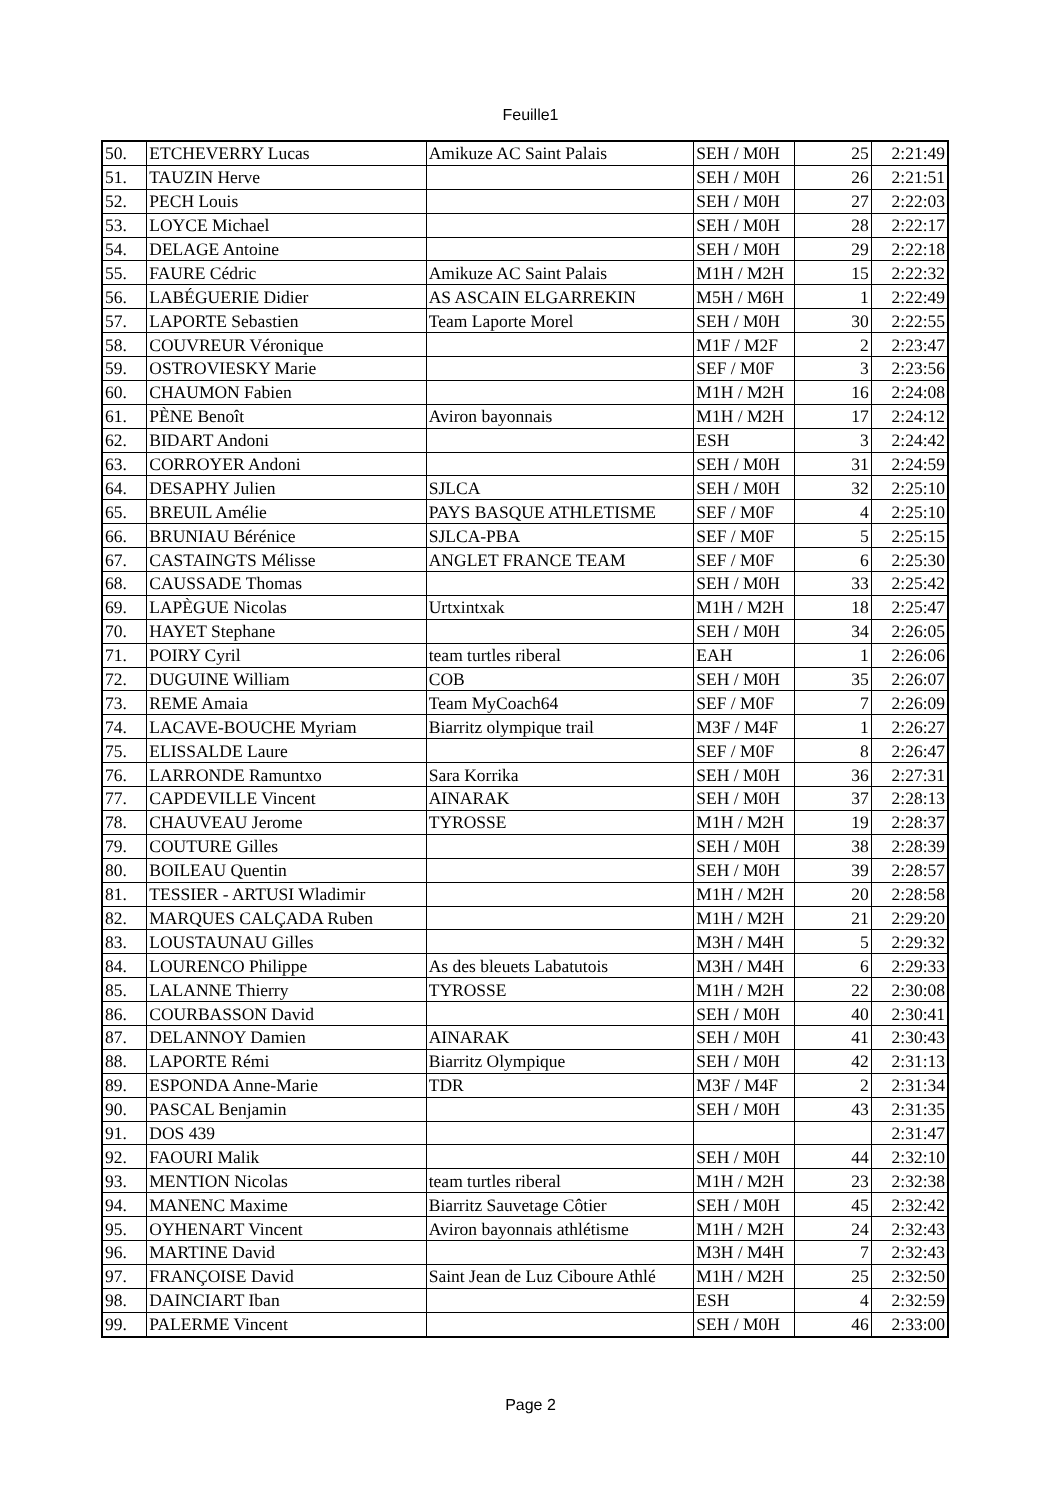Feuille1
| 50. | ETCHEVERRY Lucas | Amikuze AC Saint Palais | SEH / M0H | 25 | 2:21:49 |
| 51. | TAUZIN Herve | | SEH / M0H | 26 | 2:21:51 |
| 52. | PECH Louis | | SEH / M0H | 27 | 2:22:03 |
| 53. | LOYCE Michael | | SEH / M0H | 28 | 2:22:17 |
| 54. | DELAGE Antoine | | SEH / M0H | 29 | 2:22:18 |
| 55. | FAURE Cédric | Amikuze AC Saint Palais | M1H / M2H | 15 | 2:22:32 |
| 56. | LABÉGUERIE Didier | AS ASCAIN ELGARREKIN | M5H / M6H | 1 | 2:22:49 |
| 57. | LAPORTE Sebastien | Team Laporte Morel | SEH / M0H | 30 | 2:22:55 |
| 58. | COUVREUR Véronique | | M1F / M2F | 2 | 2:23:47 |
| 59. | OSTROVIESKY Marie | | SEF / M0F | 3 | 2:23:56 |
| 60. | CHAUMON Fabien | | M1H / M2H | 16 | 2:24:08 |
| 61. | PÈNE Benoît | Aviron bayonnais | M1H / M2H | 17 | 2:24:12 |
| 62. | BIDART Andoni | | ESH | 3 | 2:24:42 |
| 63. | CORROYER Andoni | | SEH / M0H | 31 | 2:24:59 |
| 64. | DESAPHY Julien | SJLCA | SEH / M0H | 32 | 2:25:10 |
| 65. | BREUIL Amélie | PAYS BASQUE ATHLETISME | SEF / M0F | 4 | 2:25:10 |
| 66. | BRUNIAU Bérénice | SJLCA-PBA | SEF / M0F | 5 | 2:25:15 |
| 67. | CASTAINGTS Mélisse | ANGLET FRANCE TEAM | SEF / M0F | 6 | 2:25:30 |
| 68. | CAUSSADE Thomas | | SEH / M0H | 33 | 2:25:42 |
| 69. | LAPÈGUE Nicolas | Urtxintxak | M1H / M2H | 18 | 2:25:47 |
| 70. | HAYET Stephane | | SEH / M0H | 34 | 2:26:05 |
| 71. | POIRY Cyril | team turtles riberal | EAH | 1 | 2:26:06 |
| 72. | DUGUINE William | COB | SEH / M0H | 35 | 2:26:07 |
| 73. | REME Amaia | Team MyCoach64 | SEF / M0F | 7 | 2:26:09 |
| 74. | LACAVE-BOUCHE Myriam | Biarritz olympique trail | M3F / M4F | 1 | 2:26:27 |
| 75. | ELISSALDE Laure | | SEF / M0F | 8 | 2:26:47 |
| 76. | LARRONDE Ramuntxo | Sara Korrika | SEH / M0H | 36 | 2:27:31 |
| 77. | CAPDEVILLE Vincent | AINARAK | SEH / M0H | 37 | 2:28:13 |
| 78. | CHAUVEAU Jerome | TYROSSE | M1H / M2H | 19 | 2:28:37 |
| 79. | COUTURE Gilles | | SEH / M0H | 38 | 2:28:39 |
| 80. | BOILEAU Quentin | | SEH / M0H | 39 | 2:28:57 |
| 81. | TESSIER - ARTUSI Wladimir | | M1H / M2H | 20 | 2:28:58 |
| 82. | MARQUES CALÇADA Ruben | | M1H / M2H | 21 | 2:29:20 |
| 83. | LOUSTAUNAU Gilles | | M3H / M4H | 5 | 2:29:32 |
| 84. | LOURENCO Philippe | As des bleuets Labatutois | M3H / M4H | 6 | 2:29:33 |
| 85. | LALANNE Thierry | TYROSSE | M1H / M2H | 22 | 2:30:08 |
| 86. | COURBASSON David | | SEH / M0H | 40 | 2:30:41 |
| 87. | DELANNOY Damien | AINARAK | SEH / M0H | 41 | 2:30:43 |
| 88. | LAPORTE Rémi | Biarritz Olympique | SEH / M0H | 42 | 2:31:13 |
| 89. | ESPONDA Anne-Marie | TDR | M3F / M4F | 2 | 2:31:34 |
| 90. | PASCAL Benjamin | | SEH / M0H | 43 | 2:31:35 |
| 91. | DOS 439 | | | | 2:31:47 |
| 92. | FAOURI Malik | | SEH / M0H | 44 | 2:32:10 |
| 93. | MENTION Nicolas | team turtles riberal | M1H / M2H | 23 | 2:32:38 |
| 94. | MANENC Maxime | Biarritz Sauvetage Côtier | SEH / M0H | 45 | 2:32:42 |
| 95. | OYHENART Vincent | Aviron bayonnais athlétisme | M1H / M2H | 24 | 2:32:43 |
| 96. | MARTINE David | | M3H / M4H | 7 | 2:32:43 |
| 97. | FRANÇOISE David | Saint Jean de Luz Ciboure Athlé | M1H / M2H | 25 | 2:32:50 |
| 98. | DAINCIART Iban | | ESH | 4 | 2:32:59 |
| 99. | PALERME Vincent | | SEH / M0H | 46 | 2:33:00 |
Page 2